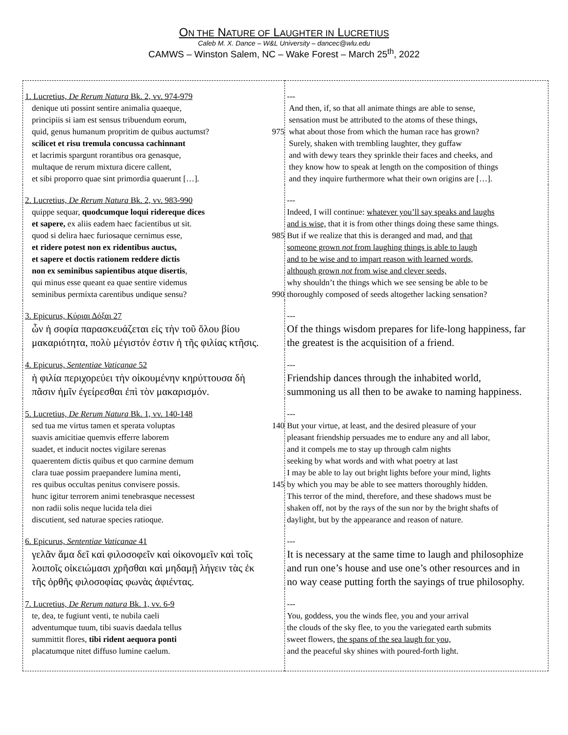ON THE NATURE OF LAUGHTER IN LUCRETIUS
Caleb M. X. Dance – W&L University – dancec@wlu.edu
CAMWS – Winston Salem, NC – Wake Forest – March 25<sup>th</sup>, 2022
| 1. Lucretius, De Rerum Natura Bk. 2, vv. 974-979 denique uti possint sentire animalia quaeque, principiis si iam est sensus tribuendum eorum, quid, genus humanum propritim de quibus auctumst? 975 scilicet et risu tremula concussa cachinnant et lacrimis spargunt rorantibus ora genasque, multaque de rerum mixtura dicere callent, et sibi proporro quae sint primordia quaerunt […]. | --- And then, if, so that all animate things are able to sense, sensation must be attributed to the atoms of these things, what about those from which the human race has grown? Surely, shaken with trembling laughter, they guffaw and with dewy tears they sprinkle their faces and cheeks, and they know how to speak at length on the composition of things and they inquire furthermore what their own origins are […]. |
| 2. Lucretius, De Rerum Natura Bk. 2, vv. 983-990 quippe sequar, quodcumque loqui ridereque dices et sapere, ex aliis eadem haec facientibus ut sit. quod si delira haec furiosaque cernimus esse, 985 et ridere potest non ex ridentibus auctus, et sapere et doctis rationem reddere dictis non ex seminibus sapientibus atque disertis , qui minus esse queant ea quae sentire videmus seminibus permixta carentibus undique sensu? 990 | --- Indeed, I will continue: whatever you’ll say speaks and laughs and is wise, that it is from other things doing these same things. But if we realize that this is deranged and mad, and that someone grown not from laughing things is able to laugh and to be wise and to impart reason with learned words, although grown not from wise and clever seeds, why shouldn’t the things which we see sensing be able to be thoroughly composed of seeds altogether lacking sensation? |
| 3. Epicurus, Κύριαι Δόξαι 27 ὧν ἡ σοφία παρασκευάζεται εἰς τὴν τοῦ ὅλου βίου μακαριότητα, πολὺ μέγιστόν ἐστιν ἡ τῆς φιλίας κτῆσις. | --- Of the things wisdom prepares for life-long happiness, far the greatest is the acquisition of a friend. |
| 4. Epicurus, Sententiae Vaticanae 52 ἡ φιλία περιχορεύει τὴν οἰκουμένην κηρύττουσα δὴ πᾶσιν ἡμῖν ἐγείρεσθαι ἐπὶ τὸν μακαρισμόν. | --- Friendship dances through the inhabited world, summoning us all then to be awake to naming happiness. |
| 5. Lucretius, De Rerum Natura Bk. 1, vv. 140-148 sed tua me virtus tamen et sperata voluptas 140 suavis amicitiae quemvis efferre laborem suadet, et inducit noctes vigilare serenas quaerentem dictis quibus et quo carmine demum clara tuae possim praepandere lumina menti, res quibus occultas penitus convisere possis. 145 hunc igitur terrorem animi tenebrasque necessest non radii solis neque lucida tela diei discutient, sed naturae species ratioque. | --- But your virtue, at least, and the desired pleasure of your pleasant friendship persuades me to endure any and all labor, and it compels me to stay up through calm nights seeking by what words and with what poetry at last I may be able to lay out bright lights before your mind, lights by which you may be able to see matters thoroughly hidden. This terror of the mind, therefore, and these shadows must be shaken off, not by the rays of the sun nor by the bright shafts of daylight, but by the appearance and reason of nature. |
| 6. Epicurus, Sententiae Vaticanae 41 γελᾶν ἅμα δεῖ καὶ φιλοσοφεῖν καὶ οἰκονομεῖν καὶ τοῖς λοιποῖς οἰκειώμασι χρῆσθαι καὶ μηδαμῇ λήγειν τὰς ἐκ τῆς ὀρθῆς φιλοσοφίας φωνὰς ἀφιέντας. | --- It is necessary at the same time to laugh and philosophize and run one’s house and use one’s other resources and in no way cease putting forth the sayings of true philosophy. |
| 7. Lucretius, De Rerum natura Bk. 1, vv. 6-9 te, dea, te fugiunt venti, te nubila caeli adventumque tuum, tibi suavis daedala tellus summittit flores, tibi rident aequora ponti placatumque nitet diffuso lumine caelum. | --- You, goddess, you the winds flee, you and your arrival the clouds of the sky flee, to you the variegated earth submits sweet flowers, the spans of the sea laugh for you, and the peaceful sky shines with poured-forth light. |